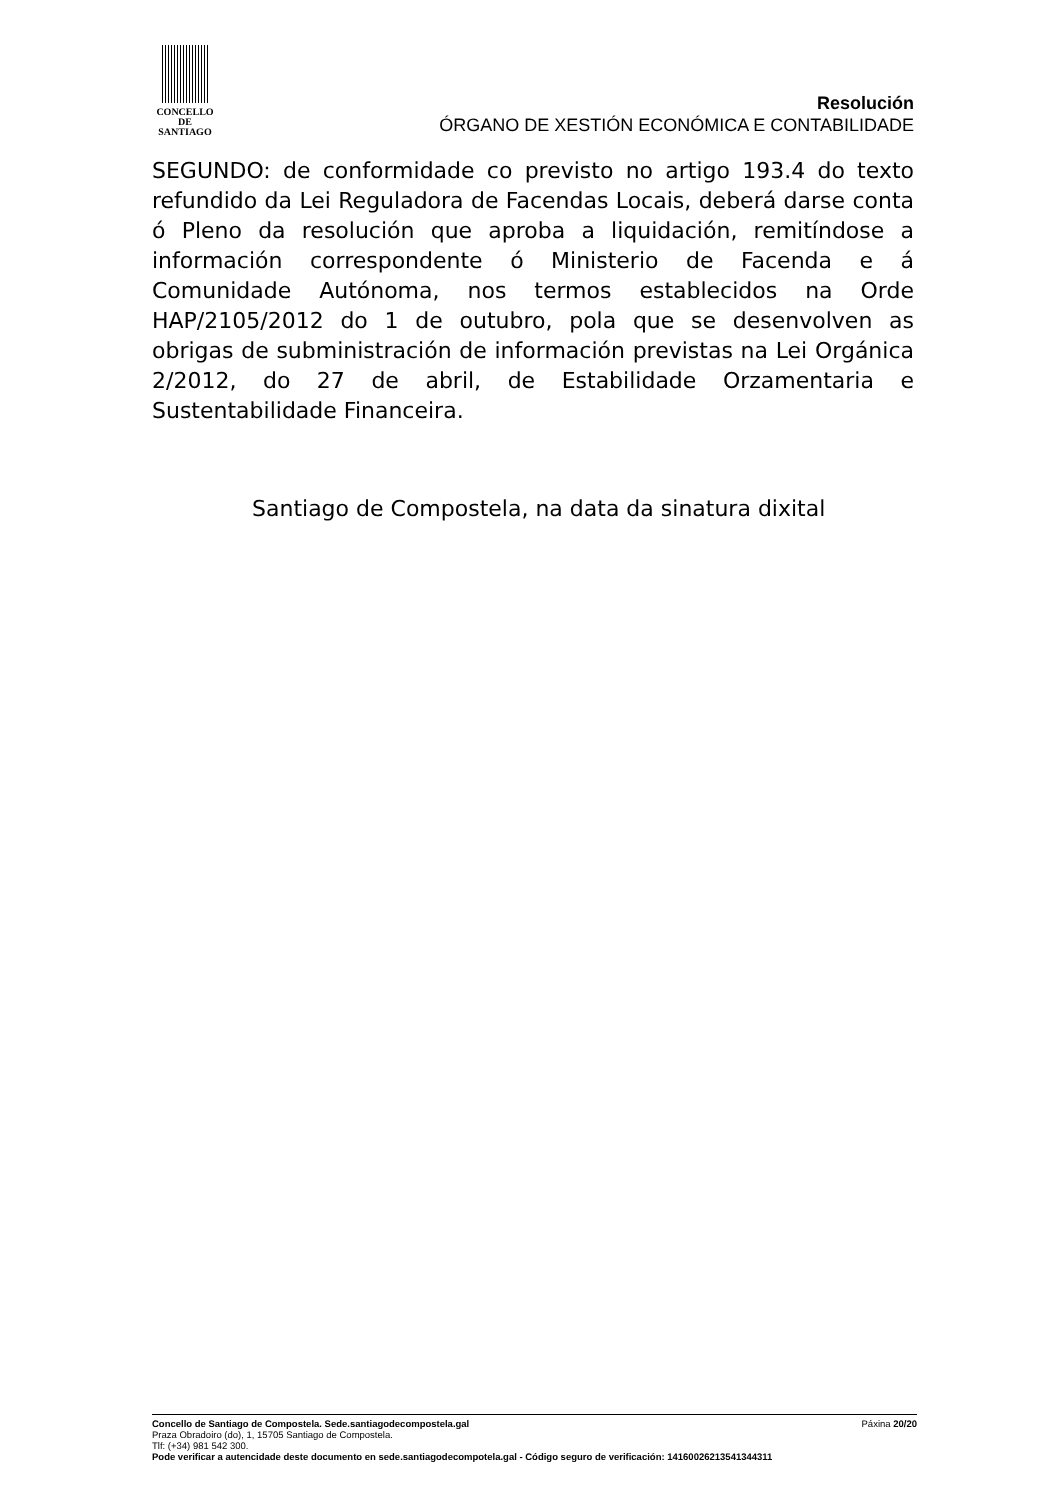CONCELLO DE
SANTIAGO
Resolución
ÓRGANO DE XESTIÓN ECONÓMICA E CONTABILIDADE
SEGUNDO: de conformidade co previsto no artigo 193.4 do texto refundido da Lei Reguladora de Facendas Locais, deberá darse conta ó Pleno da resolución que aproba a liquidación, remitíndose a información correspondente ó Ministerio de Facenda e á Comunidade Autónoma, nos termos establecidos na Orde HAP/2105/2012 do 1 de outubro, pola que se desenvolven as obrigas de subministración de información previstas na Lei Orgánica 2/2012, do 27 de abril, de Estabilidade Orzamentaria e Sustentabilidade Financeira.
Santiago de Compostela, na data da sinatura dixital
Concello de Santiago de Compostela. Sede.santiagodecompostela.gal Páxina 20/20
Praza Obradoiro (do), 1, 15705 Santiago de Compostela.
Tlf: (+34) 981 542 300.
Pode verificar a autencidade deste documento en sede.santiagodecompotela.gal - Código seguro de verificación: 14160026213541344311